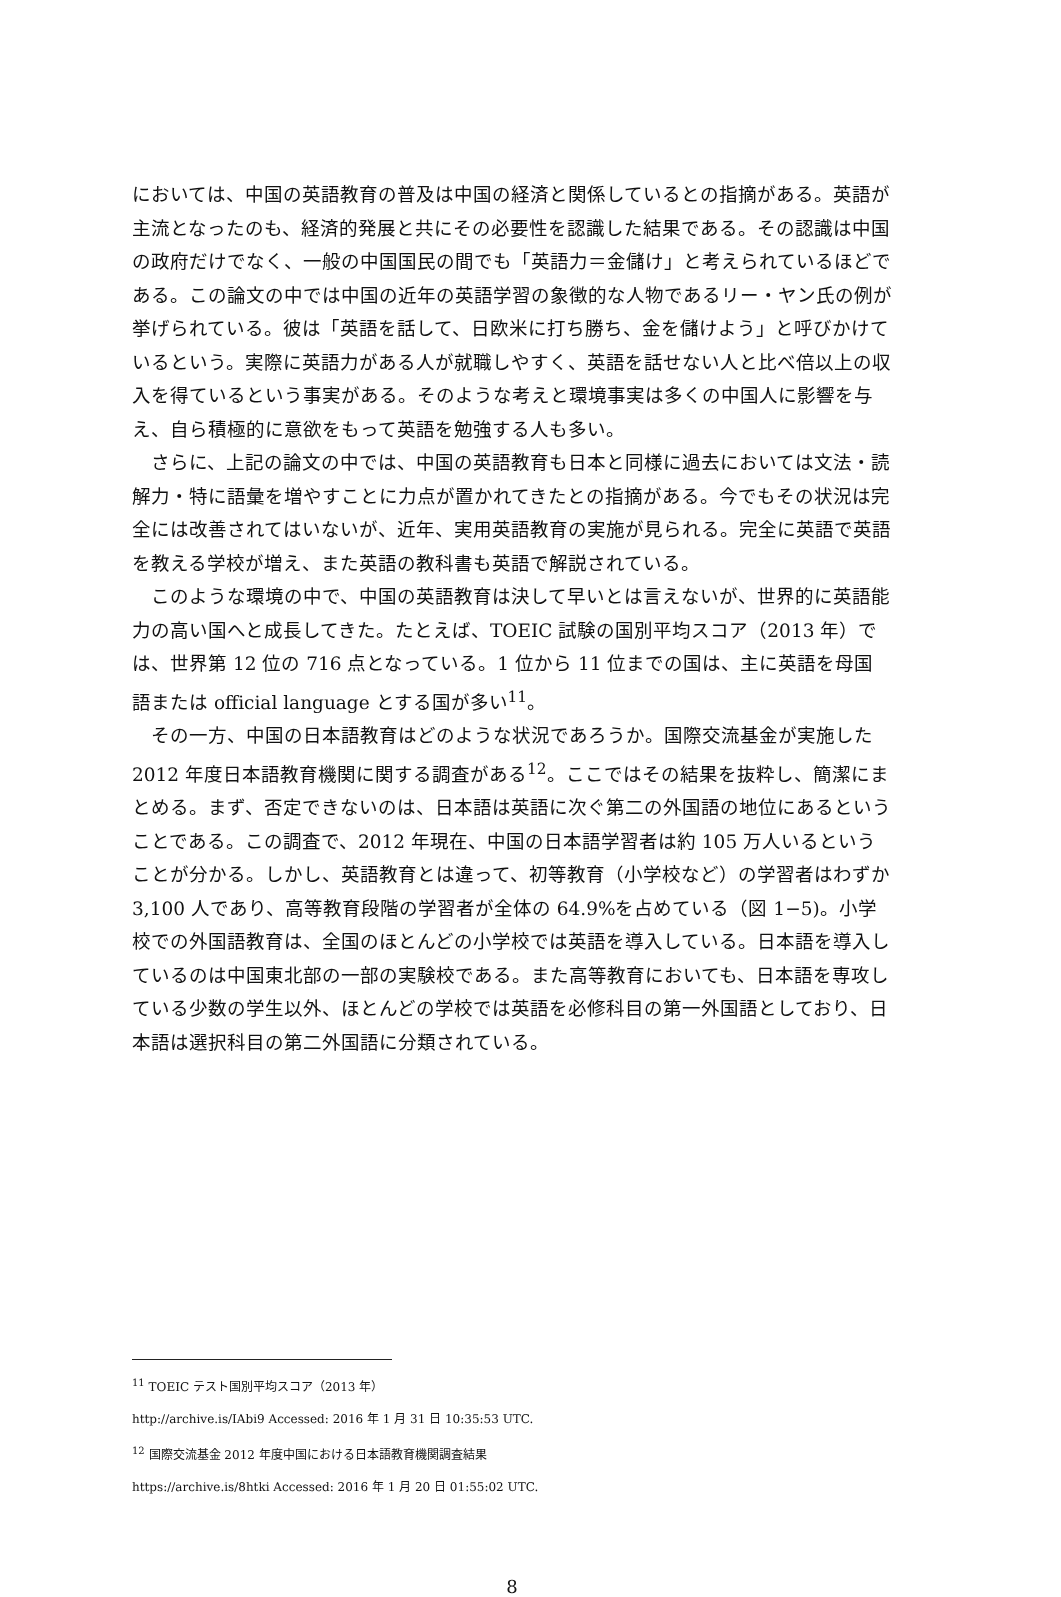においては、中国の英語教育の普及は中国の経済と関係しているとの指摘がある。英語が主流となったのも、経済的発展と共にその必要性を認識した結果である。その認識は中国の政府だけでなく、一般の中国国民の間でも「英語力＝金儲け」と考えられているほどである。この論文の中では中国の近年の英語学習の象徴的な人物であるリー・ヤン氏の例が挙げられている。彼は「英語を話して、日欧米に打ち勝ち、金を儲けよう」と呼びかけているという。実際に英語力がある人が就職しやすく、英語を話せない人と比べ倍以上の収入を得ているという事実がある。そのような考えと環境事実は多くの中国人に影響を与え、自ら積極的に意欲をもって英語を勉強する人も多い。
さらに、上記の論文の中では、中国の英語教育も日本と同様に過去においては文法・読解力・特に語彙を増やすことに力点が置かれてきたとの指摘がある。今でもその状況は完全には改善されてはいないが、近年、実用英語教育の実施が見られる。完全に英語で英語を教える学校が増え、また英語の教科書も英語で解説されている。
このような環境の中で、中国の英語教育は決して早いとは言えないが、世界的に英語能力の高い国へと成長してきた。たとえば、TOEIC 試験の国別平均スコア（2013 年）では、世界第 12 位の 716 点となっている。1 位から 11 位までの国は、主に英語を母国語または official language とする国が多い<sup>11</sup>。
その一方、中国の日本語教育はどのような状況であろうか。国際交流基金が実施した 2012 年度日本語教育機関に関する調査がある<sup>12</sup>。ここではその結果を抜粋し、簡潔にまとめる。まず、否定できないのは、日本語は英語に次ぐ第二の外国語の地位にあるということである。この調査で、2012 年現在、中国の日本語学習者は約 105 万人いるということが分かる。しかし、英語教育とは違って、初等教育（小学校など）の学習者はわずか 3,100 人であり、高等教育段階の学習者が全体の 64.9%を占めている（図 1−5)。小学校での外国語教育は、全国のほとんどの小学校では英語を導入している。日本語を導入しているのは中国東北部の一部の実験校である。また高等教育においても、日本語を専攻している少数の学生以外、ほとんどの学校では英語を必修科目の第一外国語としており、日本語は選択科目の第二外国語に分類されている。
<sup>11</sup> TOEIC テスト国別平均スコア（2013 年）
http://archive.is/IAbi9 Accessed: 2016 年 1 月 31 日 10:35:53 UTC.
<sup>12</sup> 国際交流基金 2012 年度中国における日本語教育機関調査結果
https://archive.is/8htki Accessed: 2016 年 1 月 20 日 01:55:02 UTC.
8